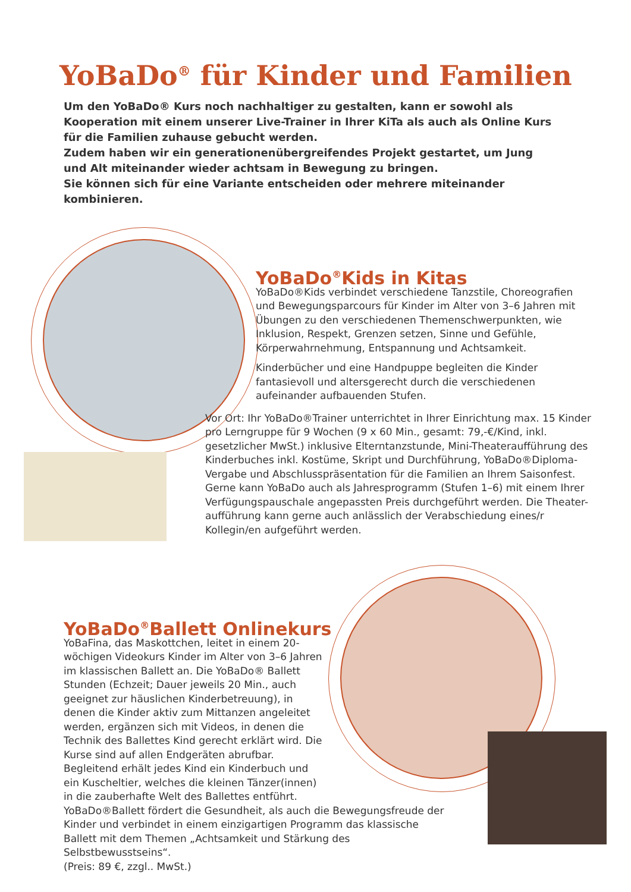YoBaDo<sup>®</sup> für Kinder und Familien
Um den YoBaDo® Kurs noch nachhaltiger zu gestalten, kann er sowohl als Kooperation mit einem unserer Live-Trainer in Ihrer KiTa als auch als Online Kurs für die Familien zuhause gebucht werden.
Zudem haben wir ein generationenübergreifendes Projekt gestartet, um Jung und Alt miteinander wieder achtsam in Bewegung zu bringen.
Sie können sich für eine Variante entscheiden oder mehrere miteinander kombinieren.
YoBaDo<sup>®</sup>Kids in Kitas
YoBaDo®Kids verbindet verschiedene Tanzstile, Choreografien und Bewegungsparcours für Kinder im Alter von 3–6 Jahren mit Übungen zu den verschiedenen Themenschwerpunkten, wie Inklusion, Respekt, Grenzen setzen, Sinne und Gefühle, Körperwahrnehmung, Entspannung und Achtsamkeit.
Kinderbücher und eine Handpuppe begleiten die Kinder fantasievoll und altersgerecht durch die verschiedenen aufeinander aufbauenden Stufen.
Vor Ort: Ihr YoBaDo®Trainer unterrichtet in Ihrer Einrichtung max. 15 Kinder pro Lerngruppe für 9 Wochen (9 x 60 Min., gesamt: 79,-€/Kind, inkl. gesetzlicher MwSt.) inklusive Elterntanzstunde, Mini-Theateraufführung des Kinderbuches inkl. Kostüme, Skript und Durchführung, YoBaDo®Diploma-Vergabe und Abschlusspräsentation für die Familien an Ihrem Saisonfest. Gerne kann YoBaDo auch als Jahresprogramm (Stufen 1–6) mit einem Ihrer Verfügungspauschale angepassten Preis durchgeführt werden. Die Theater-aufführung kann gerne auch anlässlich der Verabschiedung eines/r Kollegin/en aufgeführt werden.
YoBaDo<sup>®</sup>Ballett Onlinekurs
YoBaFina, das Maskottchen, leitet in einem 20-wöchigen Videokurs Kinder im Alter von 3–6 Jahren im klassischen Ballett an. Die YoBaDo® Ballett Stunden (Echzeit; Dauer jeweils 20 Min., auch geeignet zur häuslichen Kinderbetreuung), in denen die Kinder aktiv zum Mittanzen angeleitet werden, ergänzen sich mit Videos, in denen die Technik des Ballettes Kind gerecht erklärt wird. Die Kurse sind auf allen Endgeräten abrufbar. Begleitend erhält jedes Kind ein Kinderbuch und ein Kuscheltier, welches die kleinen Tänzer(innen) in die zauberhafte Welt des Ballettes entführt.
YoBaDo®Ballett fördert die Gesundheit, als auch die Bewegungsfreude der Kinder und verbindet in einem einzigartigen Programm das klassische Ballett mit dem Themen „Achtsamkeit und Stärkung des Selbstbewusstseins“.
(Preis: 89 €, zzgl.. MwSt.)